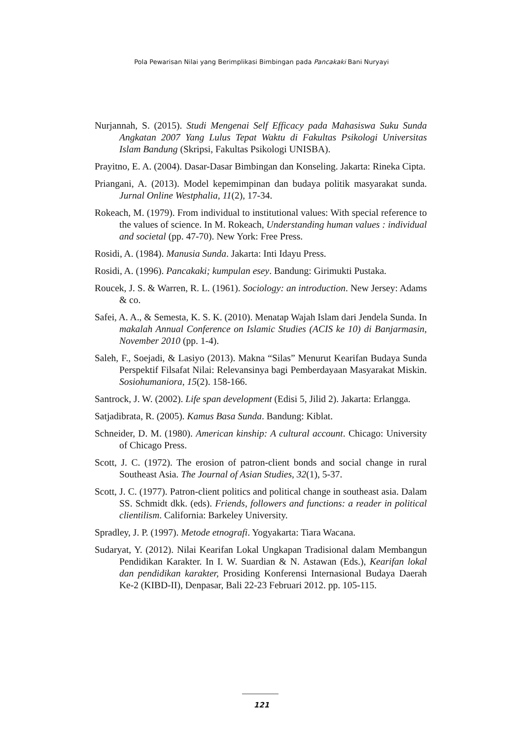Pola Pewarisan Nilai yang Berimplikasi Bimbingan pada Pancakaki Bani Nuryayi
Nurjannah, S. (2015). Studi Mengenai Self Efficacy pada Mahasiswa Suku Sunda Angkatan 2007 Yang Lulus Tepat Waktu di Fakultas Psikologi Universitas Islam Bandung (Skripsi, Fakultas Psikologi UNISBA).
Prayitno, E. A. (2004). Dasar-Dasar Bimbingan dan Konseling. Jakarta: Rineka Cipta.
Priangani, A. (2013). Model kepemimpinan dan budaya politik masyarakat sunda. Jurnal Online Westphalia, 11(2), 17-34.
Rokeach, M. (1979). From individual to institutional values: With special reference to the values of science. In M. Rokeach, Understanding human values : individual and societal (pp. 47-70). New York: Free Press.
Rosidi, A. (1984). Manusia Sunda. Jakarta: Inti Idayu Press.
Rosidi, A. (1996). Pancakaki; kumpulan esey. Bandung: Girimukti Pustaka.
Roucek, J. S. & Warren, R. L. (1961). Sociology: an introduction. New Jersey: Adams & co.
Safei, A. A., & Semesta, K. S. K. (2010). Menatap Wajah Islam dari Jendela Sunda. In makalah Annual Conference on Islamic Studies (ACIS ke 10) di Banjarmasin, November 2010 (pp. 1-4).
Saleh, F., Soejadi, & Lasiyo (2013). Makna “Silas” Menurut Kearifan Budaya Sunda Perspektif Filsafat Nilai: Relevansinya bagi Pemberdayaan Masyarakat Miskin. Sosiohumaniora, 15(2). 158-166.
Santrock, J. W. (2002). Life span development (Edisi 5, Jilid 2). Jakarta: Erlangga.
Satjadibrata, R. (2005). Kamus Basa Sunda. Bandung: Kiblat.
Schneider, D. M. (1980). American kinship: A cultural account. Chicago: University of Chicago Press.
Scott, J. C. (1972). The erosion of patron-client bonds and social change in rural Southeast Asia. The Journal of Asian Studies, 32(1), 5-37.
Scott, J. C. (1977). Patron-client politics and political change in southeast asia. Dalam SS. Schmidt dkk. (eds). Friends, followers and functions: a reader in political clientilism. California: Barkeley University.
Spradley, J. P. (1997). Metode etnografi. Yogyakarta: Tiara Wacana.
Sudaryat, Y. (2012). Nilai Kearifan Lokal Ungkapan Tradisional dalam Membangun Pendidikan Karakter. In I. W. Suardian & N. Astawan (Eds.), Kearifan lokal dan pendidikan karakter, Prosiding Konferensi Internasional Budaya Daerah Ke-2 (KIBD-II), Denpasar, Bali 22-23 Februari 2012. pp. 105-115.
121